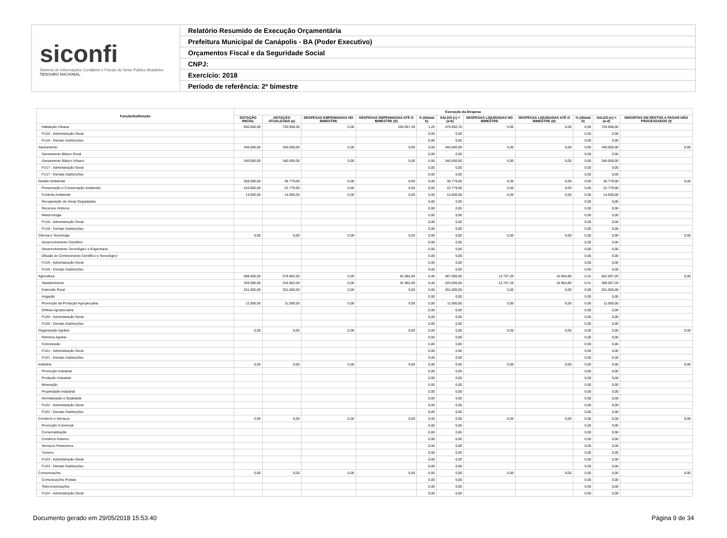siconfi
Sistema de Informações Contábeis e Fiscais do Setor Público Brasileiro
TESOURO NACIONAL
Relatório Resumido de Execução Orçamentária
Prefeitura Municipal de Canápolis - BA (Poder Executivo)
Orçamentos Fiscal e da Seguridade Social
CNPJ:
Exercício: 2018
Período de referência: 2º bimestre
| Função/Subfunção | Execução da Despesa | | | | | | | | | | |
| --- | --- | --- | --- | --- | --- | --- | --- | --- | --- | --- | --- |
| | DOTAÇÃO INICIAL | DOTAÇÃO ATUALIZADA (a) | DESPESAS EMPENHADAS NO BIMESTRE | DESPESAS EMPENHADAS ATÉ O BIMESTRE (b) | % (b/total b) | SALDO (c) = (a-b) | DESPESAS LIQUIDADAS NO BIMESTRE | DESPESAS LIQUIDADAS ATÉ O BIMESTRE (d) | % (d/total d) | SALDO (e) = (a-d) | INSCRITAS EM RESTOS A PAGAR NÃO PROCESSADOS (f) |
| Habitação Urbana | 500.000,00 | 720.958,00 | 0,00 | 250.957,30 | 1,25 | 470.000,70 | 0,00 | 0,00 | 0,00 | 720.958,00 | |
| FU16 - Administração Geral | | | | | 0,00 | 0,00 | | | 0,00 | 0,00 | |
| FU16 - Demais Subfunções | | | | | 0,00 | 0,00 | | | 0,00 | 0,00 | |
| Saneamento | 340.000,00 | 340.000,00 | 0,00 | 0,00 | 0,00 | 340.000,00 | 0,00 | 0,00 | 0,00 | 340.000,00 | 0,00 |
| Saneamento Básico Rural | | | | | 0,00 | 0,00 | | | 0,00 | 0,00 | |
| Saneamento Básico Urbano | 340.000,00 | 340.000,00 | 0,00 | 0,00 | 0,00 | 340.000,00 | 0,00 | 0,00 | 0,00 | 340.000,00 | |
| FU17 - Administração Geral | | | | | 0,00 | 0,00 | | | 0,00 | 0,00 | |
| FU17 - Demais Subfunções | | | | | 0,00 | 0,00 | | | 0,00 | 0,00 | |
| Gestão Ambiental | 258.000,00 | 36.779,00 | 0,00 | 0,00 | 0,00 | 36.779,00 | 0,00 | 0,00 | 0,00 | 36.779,00 | 0,00 |
| Preservação e Conservação Ambiental | 244.000,00 | 22.779,00 | 0,00 | 0,00 | 0,00 | 22.779,00 | 0,00 | 0,00 | 0,00 | 22.779,00 | |
| Controle Ambiental | 14.000,00 | 14.000,00 | 0,00 | 0,00 | 0,00 | 14.000,00 | 0,00 | 0,00 | 0,00 | 14.000,00 | |
| Recuperação de Áreas Degradadas | | | | | 0,00 | 0,00 | | | 0,00 | 0,00 | |
| Recursos Hídricos | | | | | 0,00 | 0,00 | | | 0,00 | 0,00 | |
| Meteorologia | | | | | 0,00 | 0,00 | | | 0,00 | 0,00 | |
| FU18 - Administração Geral | | | | | 0,00 | 0,00 | | | 0,00 | 0,00 | |
| FU18 - Demais Subfunções | | | | | 0,00 | 0,00 | | | 0,00 | 0,00 | |
| Ciência e Tecnologia | 0,00 | 0,00 | 0,00 | 0,00 | 0,00 | 0,00 | 0,00 | 0,00 | 0,00 | 0,00 | 0,00 |
| Desenvolvimento Científico | | | | | 0,00 | 0,00 | | | 0,00 | 0,00 | |
| Desenvolvimento Tecnológico e Engenharia | | | | | 0,00 | 0,00 | | | 0,00 | 0,00 | |
| Difusão do Conhecimento Científico e Tecnológico | | | | | 0,00 | 0,00 | | | 0,00 | 0,00 | |
| FU19 - Administração Geral | | | | | 0,00 | 0,00 | | | 0,00 | 0,00 | |
| FU19 - Demais Subfunções | | | | | 0,00 | 0,00 | | | 0,00 | 0,00 | |
| Agricultura | 588.000,00 | 578.962,00 | 0,00 | 91.962,00 | 0,46 | 487.000,00 | 12.757,20 | 16.954,80 | 0,31 | 562.007,20 | 0,00 |
| Abastecimento | 326.000,00 | 316.962,00 | 0,00 | 91.962,00 | 0,46 | 225.000,00 | 12.757,20 | 16.954,80 | 0,31 | 300.007,20 | |
| Extensão Rural | 251.000,00 | 251.000,00 | 0,00 | 0,00 | 0,00 | 251.000,00 | 0,00 | 0,00 | 0,00 | 251.000,00 | |
| Irrigação | | | | | 0,00 | 0,00 | | | 0,00 | 0,00 | |
| Promoção da Produção Agropecuária | 11.000,00 | 11.000,00 | 0,00 | 0,00 | 0,00 | 11.000,00 | 0,00 | 0,00 | 0,00 | 11.000,00 | |
| Defesa Agropecuária | | | | | 0,00 | 0,00 | | | 0,00 | 0,00 | |
| FU20 - Administração Geral | | | | | 0,00 | 0,00 | | | 0,00 | 0,00 | |
| FU20 - Demais Subfunções | | | | | 0,00 | 0,00 | | | 0,00 | 0,00 | |
| Organização Agrária | 0,00 | 0,00 | 0,00 | 0,00 | 0,00 | 0,00 | 0,00 | 0,00 | 0,00 | 0,00 | 0,00 |
| Reforma Agrária | | | | | 0,00 | 0,00 | | | 0,00 | 0,00 | |
| Colonização | | | | | 0,00 | 0,00 | | | 0,00 | 0,00 | |
| FU21 - Administração Geral | | | | | 0,00 | 0,00 | | | 0,00 | 0,00 | |
| FU21 - Demais Subfunções | | | | | 0,00 | 0,00 | | | 0,00 | 0,00 | |
| Indústria | 0,00 | 0,00 | 0,00 | 0,00 | 0,00 | 0,00 | 0,00 | 0,00 | 0,00 | 0,00 | 0,00 |
| Promoção Industrial | | | | | 0,00 | 0,00 | | | 0,00 | 0,00 | |
| Produção Industrial | | | | | 0,00 | 0,00 | | | 0,00 | 0,00 | |
| Mineração | | | | | 0,00 | 0,00 | | | 0,00 | 0,00 | |
| Propriedade Industrial | | | | | 0,00 | 0,00 | | | 0,00 | 0,00 | |
| Normalização e Qualidade | | | | | 0,00 | 0,00 | | | 0,00 | 0,00 | |
| FU22 - Administração Geral | | | | | 0,00 | 0,00 | | | 0,00 | 0,00 | |
| FU22 - Demais Subfunções | | | | | 0,00 | 0,00 | | | 0,00 | 0,00 | |
| Comércio e Serviços | 0,00 | 0,00 | 0,00 | 0,00 | 0,00 | 0,00 | 0,00 | 0,00 | 0,00 | 0,00 | 0,00 |
| Promoção Comercial | | | | | 0,00 | 0,00 | | | 0,00 | 0,00 | |
| Comercialização | | | | | 0,00 | 0,00 | | | 0,00 | 0,00 | |
| Comércio Exterior | | | | | 0,00 | 0,00 | | | 0,00 | 0,00 | |
| Serviços Financeiros | | | | | 0,00 | 0,00 | | | 0,00 | 0,00 | |
| Turismo | | | | | 0,00 | 0,00 | | | 0,00 | 0,00 | |
| FU23 - Administração Geral | | | | | 0,00 | 0,00 | | | 0,00 | 0,00 | |
| FU23 - Demais Subfunções | | | | | 0,00 | 0,00 | | | 0,00 | 0,00 | |
| Comunicações | 0,00 | 0,00 | 0,00 | 0,00 | 0,00 | 0,00 | 0,00 | 0,00 | 0,00 | 0,00 | 0,00 |
| Comunicações Postais | | | | | 0,00 | 0,00 | | | 0,00 | 0,00 | |
| Telecomunicações | | | | | 0,00 | 0,00 | | | 0,00 | 0,00 | |
| FU24 - Administração Geral | | | | | 0,00 | 0,00 | | | 0,00 | 0,00 | |
Documento gerado em 29/05/2018 15:53:40 Página 9 de 34